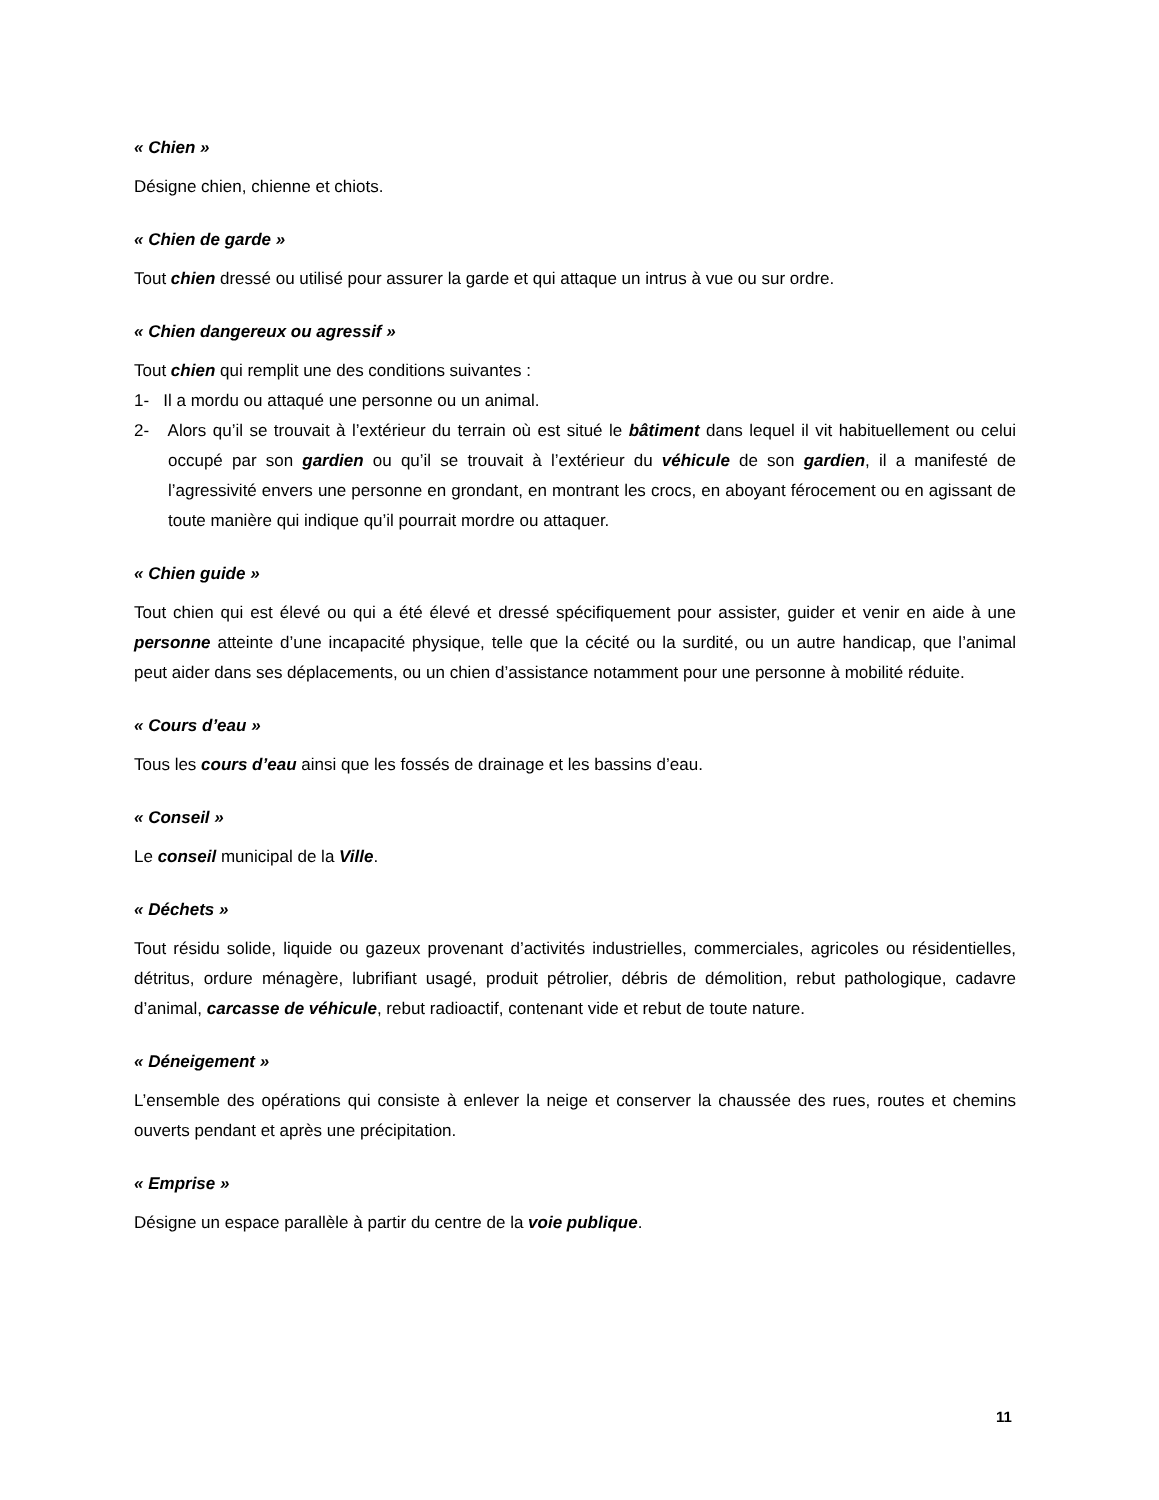« Chien »
Désigne chien, chienne et chiots.
« Chien de garde »
Tout chien dressé ou utilisé pour assurer la garde et qui attaque un intrus à vue ou sur ordre.
« Chien dangereux ou agressif »
Tout chien qui remplit une des conditions suivantes :
1- Il a mordu ou attaqué une personne ou un animal.
2- Alors qu’il se trouvait à l’extérieur du terrain où est situé le bâtiment dans lequel il vit habituellement ou celui occupé par son gardien ou qu’il se trouvait à l’extérieur du véhicule de son gardien, il a manifesté de l’agressivité envers une personne en grondant, en montrant les crocs, en aboyant férocement ou en agissant de toute manière qui indique qu’il pourrait mordre ou attaquer.
« Chien guide »
Tout chien qui est élevé ou qui a été élevé et dressé spécifiquement pour assister, guider et venir en aide à une personne atteinte d’une incapacité physique, telle que la cécité ou la surdité, ou un autre handicap, que l’animal peut aider dans ses déplacements, ou un chien d’assistance notamment pour une personne à mobilité réduite.
« Cours d’eau »
Tous les cours d’eau ainsi que les fossés de drainage et les bassins d’eau.
« Conseil »
Le conseil municipal de la Ville.
« Déchets »
Tout résidu solide, liquide ou gazeux provenant d’activités industrielles, commerciales, agricoles ou résidentielles, détritus, ordure ménagère, lubrifiant usagé, produit pétrolier, débris de démolition, rebut pathologique, cadavre d’animal, carcasse de véhicule, rebut radioactif, contenant vide et rebut de toute nature.
« Déneigement »
L’ensemble des opérations qui consiste à enlever la neige et conserver la chaussée des rues, routes et chemins ouverts pendant et après une précipitation.
« Emprise »
Désigne un espace parallèle à partir du centre de la voie publique.
11